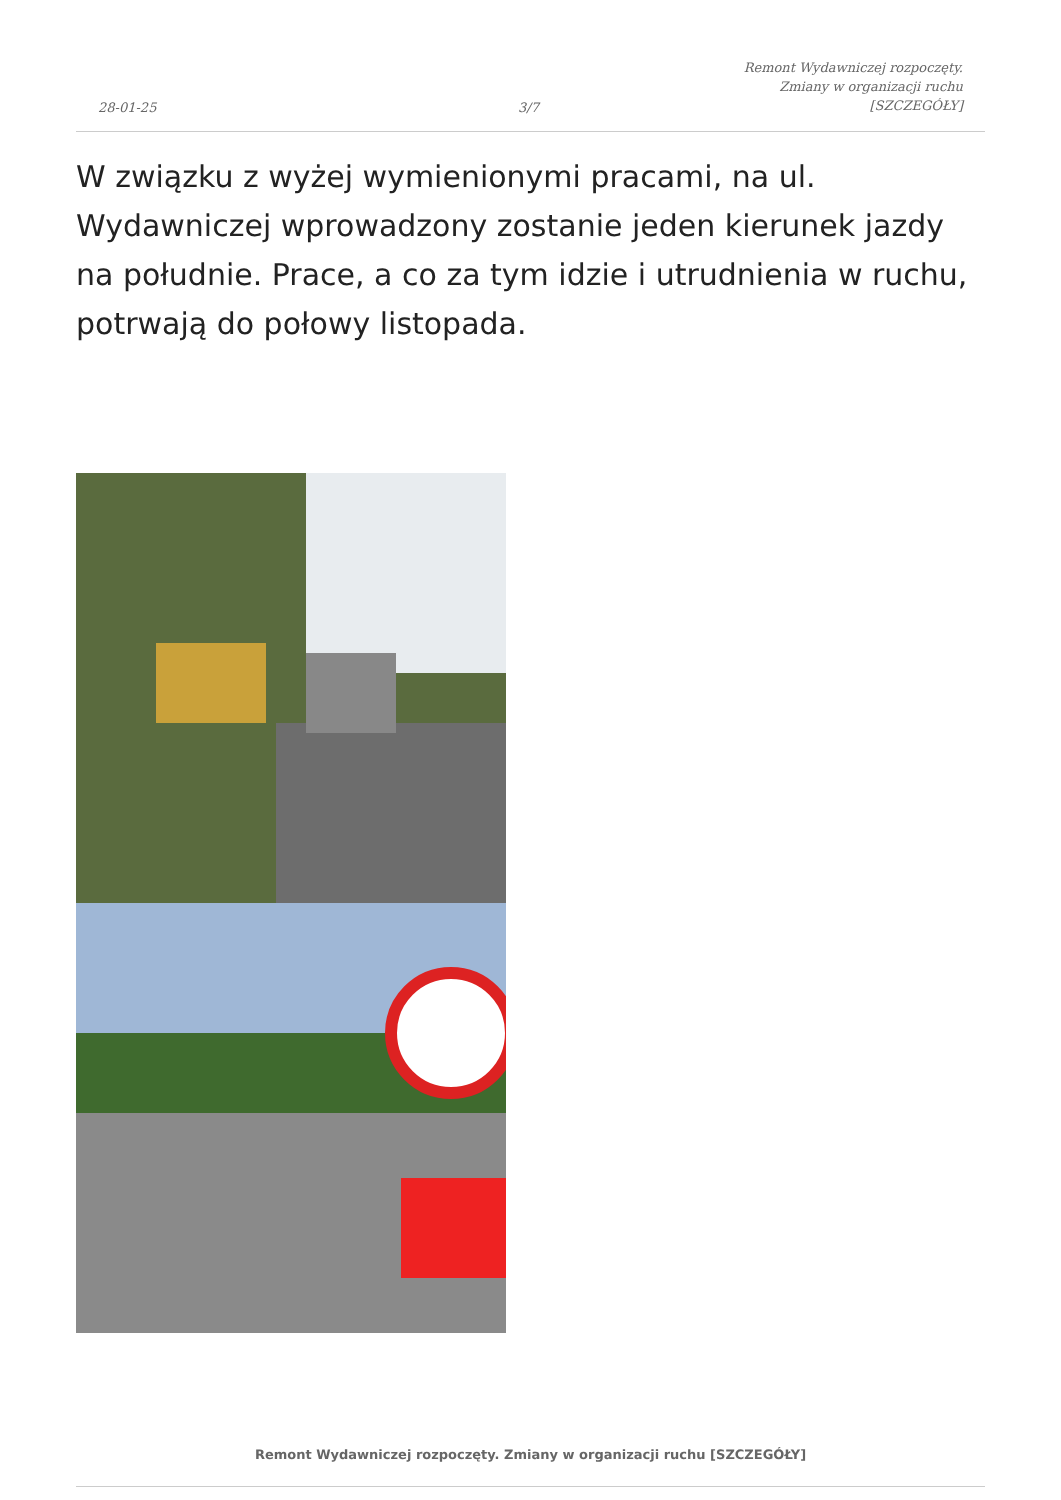28-01-25
3/7
Remont Wydawniczej rozpoczęty.
Zmiany w organizacji ruchu
[SZCZEGÓŁY]
W związku z wyżej wymienionymi pracami, na ul. Wydawniczej wprowadzony zostanie jeden kierunek jazdy na południe. Prace, a co za tym idzie i utrudnienia w ruchu, potrwają do połowy listopada.
Remont Wydawniczej rozpoczęty. Zmiany w organizacji ruchu [SZCZEGÓŁY]